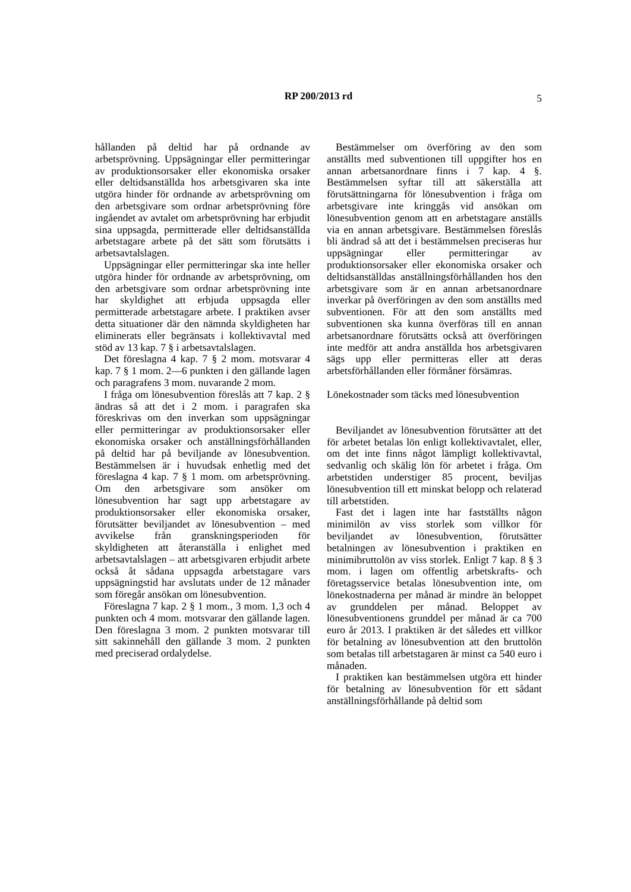RP 200/2013 rd
5
hållanden på deltid har på ordnande av arbetsprövning. Uppsägningar eller permitteringar av produktionsorsaker eller ekonomiska orsaker eller deltidsanställda hos arbetsgivaren ska inte utgöra hinder för ordnande av arbetsprövning om den arbetsgivare som ordnar arbetsprövning före ingåendet av avtalet om arbetsprövning har erbjudit sina uppsagda, permitterade eller deltidsanställda arbetstagare arbete på det sätt som förutsätts i arbetsavtalslagen.
Uppsägningar eller permitteringar ska inte heller utgöra hinder för ordnande av arbetsprövning, om den arbetsgivare som ordnar arbetsprövning inte har skyldighet att erbjuda uppsagda eller permitterade arbetstagare arbete. I praktiken avser detta situationer där den nämnda skyldigheten har eliminerats eller begränsats i kollektivavtal med stöd av 13 kap. 7 § i arbetsavtalslagen.
Det föreslagna 4 kap. 7 § 2 mom. motsvarar 4 kap. 7 § 1 mom. 2—6 punkten i den gällande lagen och paragrafens 3 mom. nuvarande 2 mom.
I fråga om lönesubvention föreslås att 7 kap. 2 § ändras så att det i 2 mom. i paragrafen ska föreskrivas om den inverkan som uppsägningar eller permitteringar av produktionsorsaker eller ekonomiska orsaker och anställningsförhållanden på deltid har på beviljande av lönesubvention. Bestämmelsen är i huvudsak enhetlig med det föreslagna 4 kap. 7 § 1 mom. om arbetsprövning. Om den arbetsgivare som ansöker om lönesubvention har sagt upp arbetstagare av produktionsorsaker eller ekonomiska orsaker, förutsätter beviljandet av lönesubvention – med avvikelse från granskningsperioden för skyldigheten att återanställa i enlighet med arbetsavtalslagen – att arbetsgivaren erbjudit arbete också åt sådana uppsagda arbetstagare vars uppsägningstid har avslutats under de 12 månader som föregår ansökan om lönesubvention.
Föreslagna 7 kap. 2 § 1 mom., 3 mom. 1,3 och 4 punkten och 4 mom. motsvarar den gällande lagen. Den föreslagna 3 mom. 2 punkten motsvarar till sitt sakinnehåll den gällande 3 mom. 2 punkten med preciserad ordalydelse.
Bestämmelser om överföring av den som anställts med subventionen till uppgifter hos en annan arbetsanordnare finns i 7 kap. 4 §. Bestämmelsen syftar till att säkerställa att förutsättningarna för lönesubvention i fråga om arbetsgivare inte kringgås vid ansökan om lönesubvention genom att en arbetstagare anställs via en annan arbetsgivare. Bestämmelsen föreslås bli ändrad så att det i bestämmelsen preciseras hur uppsägningar eller permitteringar av produktionsorsaker eller ekonomiska orsaker och deltidsanställdas anställningsförhållanden hos den arbetsgivare som är en annan arbetsanordnare inverkar på överföringen av den som anställts med subventionen. För att den som anställts med subventionen ska kunna överföras till en annan arbetsanordnare förutsätts också att överföringen inte medför att andra anställda hos arbetsgivaren sägs upp eller permitteras eller att deras arbetsförhållanden eller förmåner försämras.
Lönekostnader som täcks med lönesubvention
Beviljandet av lönesubvention förutsätter att det för arbetet betalas lön enligt kollektivavtalet, eller, om det inte finns något lämpligt kollektivavtal, sedvanlig och skälig lön för arbetet i fråga. Om arbetstiden understiger 85 procent, beviljas lönesubvention till ett minskat belopp och relaterad till arbetstiden.
Fast det i lagen inte har fastställts någon minimilön av viss storlek som villkor för beviljandet av lönesubvention, förutsätter betalningen av lönesubvention i praktiken en minimibruttolön av viss storlek. Enligt 7 kap. 8 § 3 mom. i lagen om offentlig arbetskrafts- och företagsservice betalas lönesubvention inte, om lönekostnaderna per månad är mindre än beloppet av grunddelen per månad. Beloppet av lönesubventionens grunddel per månad är ca 700 euro år 2013. I praktiken är det således ett villkor för betalning av lönesubvention att den bruttolön som betalas till arbetstagaren är minst ca 540 euro i månaden.
I praktiken kan bestämmelsen utgöra ett hinder för betalning av lönesubvention för ett sådant anställningsförhållande på deltid som